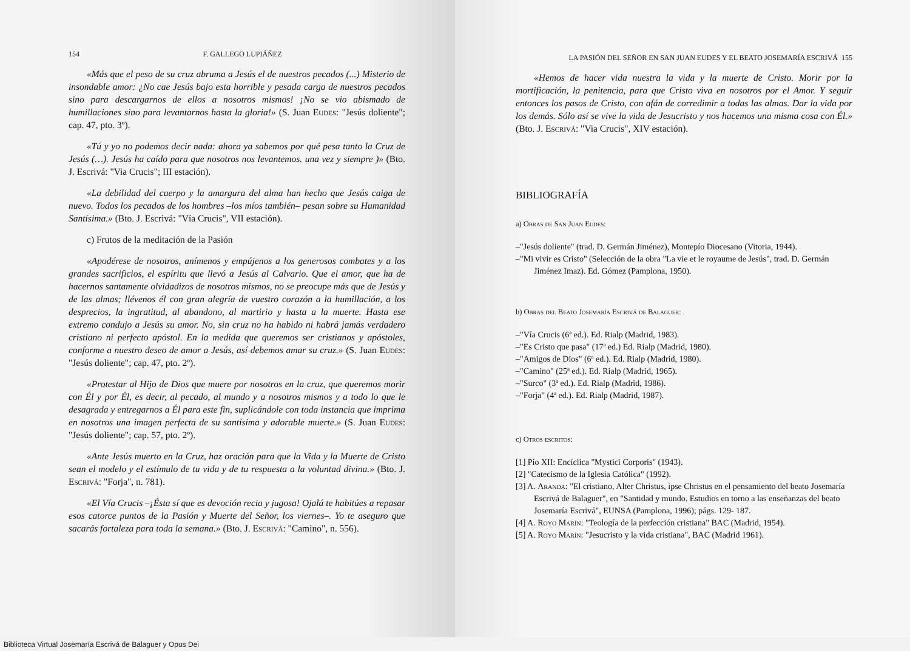154 F. GALLEGO LUPIÁÑEZ
«Más que el peso de su cruz abruma a Jesús el de nuestros pecados (...) Misterio de insondable amor: ¿No cae Jesús bajo esta horrible y pesada carga de nuestros pecados sino para descargarnos de ellos a nosotros mismos! ¡No se vio abismado de humillaciones sino para levantarnos hasta la gloria!» (S. Juan Eudes: "Jesús doliente"; cap. 47, pto. 3º).
«Tú y yo no podemos decir nada: ahora ya sabemos por qué pesa tanto la Cruz de Jesús (…). Jesús ha caído para que nosotros nos levantemos. una vez y siempre )» (Bto. J. Escrivá: "Via Crucis"; III estación).
«La debilidad del cuerpo y la amargura del alma han hecho que Jesús caiga de nuevo. Todos los pecados de los hombres –los míos también– pesan sobre su Humanidad Santísima.» (Bto. J. Escrivá: "Vía Crucis", VII estación).
c) Frutos de la meditación de la Pasión
«Apodérese de nosotros, anímenos y empújenos a los generosos combates y a los grandes sacrificios, el espíritu que llevó a Jesús al Calvario. Que el amor, que ha de hacernos santamente olvidadizos de nosotros mismos, no se preocupe más que de Jesús y de las almas; llévenos él con gran alegría de vuestro corazón a la humillación, a los desprecios, la ingratitud, al abandono, al martirio y hasta a la muerte. Hasta ese extremo condujo a Jesús su amor. No, sin cruz no ha habido ni habrá jamás verdadero cristiano ni perfecto apóstol. En la medida que queremos ser cristianos y apóstoles, conforme a nuestro deseo de amor a Jesús, así debemos amar su cruz.» (S. Juan Eudes: "Jesús doliente"; cap. 47, pto. 2º).
«Protestar al Hijo de Dios que muere por nosotros en la cruz, que queremos morir con Él y por Él, es decir, al pecado, al mundo y a nosotros mismos y a todo lo que le desagrada y entregarnos a Él para este fin, suplicándole con toda instancia que imprima en nosotros una imagen perfecta de su santísima y adorable muerte.» (S. Juan Eudes: "Jesús doliente"; cap. 57, pto. 2º).
«Ante Jesús muerto en la Cruz, haz oración para que la Vida y la Muerte de Cristo sean el modelo y el estímulo de tu vida y de tu respuesta a la voluntad divina.» (Bto. J. Escrivá: "Forja", n. 781).
«El Vía Crucis –¡Ésta sí que es devoción recia y jugosa! Ojalá te habitúes a repasar esos catorce puntos de la Pasión y Muerte del Señor, los viernes–. Yo te aseguro que sacarás fortaleza para toda la semana.» (Bto. J. Escrivá: "Camino", n. 556).
LA PASIÓN DEL SEÑOR EN SAN JUAN EUDES Y EL BEATO JOSEMARÍA ESCRIVÁ 155
«Hemos de hacer vida nuestra la vida y la muerte de Cristo. Morir por la mortificación, la penitencia, para que Cristo viva en nosotros por el Amor. Y seguir entonces los pasos de Cristo, con afán de corredimir a todas las almas. Dar la vida por los demás. Sólo así se vive la vida de Jesucristo y nos hacemos una misma cosa con Él.» (Bto. J. Escrivá: "Via Crucis", XIV estación).
BIBLIOGRAFÍA
a) Obras de San Juan Eudes:
–"Jesús doliente" (trad. D. Germán Jiménez), Montepío Diocesano (Vitoria, 1944).
–"Mi vivir es Cristo" (Selección de la obra "La vie et le royaume de Jesús", trad. D. Germán Jiménez Imaz). Ed. Gómez (Pamplona, 1950).
b) Obras del Beato Josemaría Escrivá de Balaguer:
–"Vía Crucis (6ª ed.). Ed. Rialp (Madrid, 1983).
–"Es Cristo que pasa" (17ª ed.) Ed. Rialp (Madrid, 1980).
–"Amigos de Dios" (6ª ed.). Ed. Rialp (Madrid, 1980).
–"Camino" (25ª ed.). Ed. Rialp (Madrid, 1965).
–"Surco" (3ª ed.). Ed. Rialp (Madrid, 1986).
–"Forja" (4ª ed.). Ed. Rialp (Madrid, 1987).
c) Otros escritos:
[1] Pío XII: Encíclica "Mystici Corporis" (1943).
[2] "Catecismo de la Iglesia Católica" (1992).
[3] A. Aranda: "El cristiano, Alter Christus, ipse Christus en el pensamiento del beato Josemaría Escrivá de Balaguer", en "Santidad y mundo. Estudios en torno a las enseñanzas del beato Josemaría Escrivá", EUNSA (Pamplona, 1996); págs. 129- 187.
[4] A. Royo Marín: "Teología de la perfección cristiana" BAC (Madrid, 1954).
[5] A. Royo Marín: "Jesucristo y la vida cristiana", BAC (Madrid 1961).
Biblioteca Virtual Josemaría Escrivá de Balaguer y Opus Dei